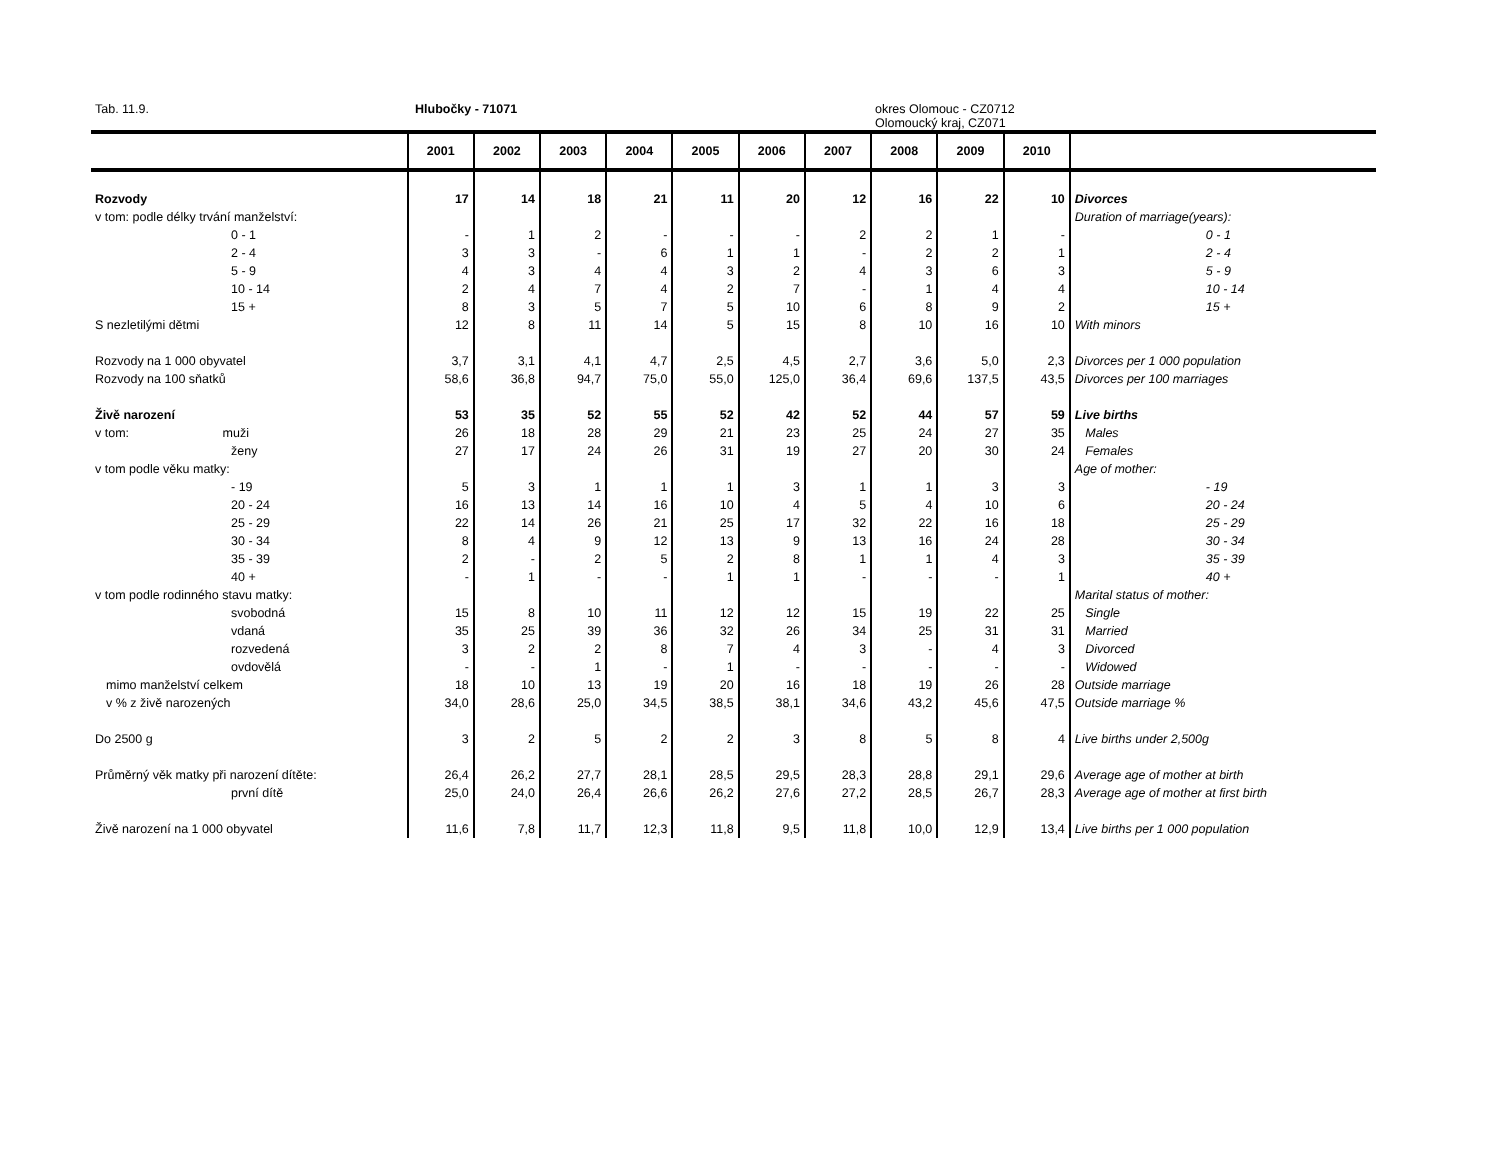Tab. 11.9. Hlubočky - 71071 okres Olomouc - CZ0712
Olomoucký kraj, CZ071
| | 2001 | 2002 | 2003 | 2004 | 2005 | 2006 | 2007 | 2008 | 2009 | 2010 | |
| --- | --- | --- | --- | --- | --- | --- | --- | --- | --- | --- | --- |
| Rozvody | 17 | 14 | 18 | 21 | 11 | 20 | 12 | 16 | 22 | 10 | Divorces |
| v tom: podle délky trvání manželství: | | | | | | | | | | | Duration of marriage(years): |
| 0 - 1 | - | 1 | 2 | - | - | - | 2 | 2 | 1 | - | 0 - 1 |
| 2 - 4 | 3 | 3 | - | 6 | 1 | 1 | - | 2 | 2 | 1 | 2 - 4 |
| 5 - 9 | 4 | 3 | 4 | 4 | 3 | 2 | 4 | 3 | 6 | 3 | 5 - 9 |
| 10 - 14 | 2 | 4 | 7 | 4 | 2 | 7 | - | 1 | 4 | 4 | 10 - 14 |
| 15 + | 8 | 3 | 5 | 7 | 5 | 10 | 6 | 8 | 9 | 2 | 15 + |
| S nezletilými dětmi | 12 | 8 | 11 | 14 | 5 | 15 | 8 | 10 | 16 | 10 | With minors |
| Rozvody na 1 000 obyvatel | 3,7 | 3,1 | 4,1 | 4,7 | 2,5 | 4,5 | 2,7 | 3,6 | 5,0 | 2,3 | Divorces per 1 000 population |
| Rozvody na 100 sňatků | 58,6 | 36,8 | 94,7 | 75,0 | 55,0 | 125,0 | 36,4 | 69,6 | 137,5 | 43,5 | Divorces per 100 marriages |
| Živě narození | 53 | 35 | 52 | 55 | 52 | 42 | 52 | 44 | 57 | 59 | Live births |
| v tom: muži | 26 | 18 | 28 | 29 | 21 | 23 | 25 | 24 | 27 | 35 | Males |
| ženy | 27 | 17 | 24 | 26 | 31 | 19 | 27 | 20 | 30 | 24 | Females |
| v tom podle věku matky: | | | | | | | | | | | Age of mother: |
| - 19 | 5 | 3 | 1 | 1 | 1 | 3 | 1 | 1 | 3 | 3 | - 19 |
| 20 - 24 | 16 | 13 | 14 | 16 | 10 | 4 | 5 | 4 | 10 | 6 | 20 - 24 |
| 25 - 29 | 22 | 14 | 26 | 21 | 25 | 17 | 32 | 22 | 16 | 18 | 25 - 29 |
| 30 - 34 | 8 | 4 | 9 | 12 | 13 | 9 | 13 | 16 | 24 | 28 | 30 - 34 |
| 35 - 39 | 2 | - | 2 | 5 | 2 | 8 | 1 | 1 | 4 | 3 | 35 - 39 |
| 40 + | - | 1 | - | - | 1 | 1 | - | - | - | 1 | 40 + |
| v tom podle rodinného stavu matky: | | | | | | | | | | | Marital status of mother: |
| svobodná | 15 | 8 | 10 | 11 | 12 | 12 | 15 | 19 | 22 | 25 | Single |
| vdaná | 35 | 25 | 39 | 36 | 32 | 26 | 34 | 25 | 31 | 31 | Married |
| rozvedená | 3 | 2 | 2 | 8 | 7 | 4 | 3 | - | 4 | 3 | Divorced |
| ovdovělá | - | - | 1 | - | 1 | - | - | - | - | - | Widowed |
| mimo manželství celkem | 18 | 10 | 13 | 19 | 20 | 16 | 18 | 19 | 26 | 28 | Outside marriage |
| v % z živě narozených | 34,0 | 28,6 | 25,0 | 34,5 | 38,5 | 38,1 | 34,6 | 43,2 | 45,6 | 47,5 | Outside marriage % |
| Do 2500 g | 3 | 2 | 5 | 2 | 2 | 3 | 8 | 5 | 8 | 4 | Live births under 2,500g |
| Průměrný věk matky při narození dítěte: | 26,4 | 26,2 | 27,7 | 28,1 | 28,5 | 29,5 | 28,3 | 28,8 | 29,1 | 29,6 | Average age of mother at birth |
| první dítě | 25,0 | 24,0 | 26,4 | 26,6 | 26,2 | 27,6 | 27,2 | 28,5 | 26,7 | 28,3 | Average age of mother at first birth |
| Živě narození na 1 000 obyvatel | 11,6 | 7,8 | 11,7 | 12,3 | 11,8 | 9,5 | 11,8 | 10,0 | 12,9 | 13,4 | Live births per 1 000 population |